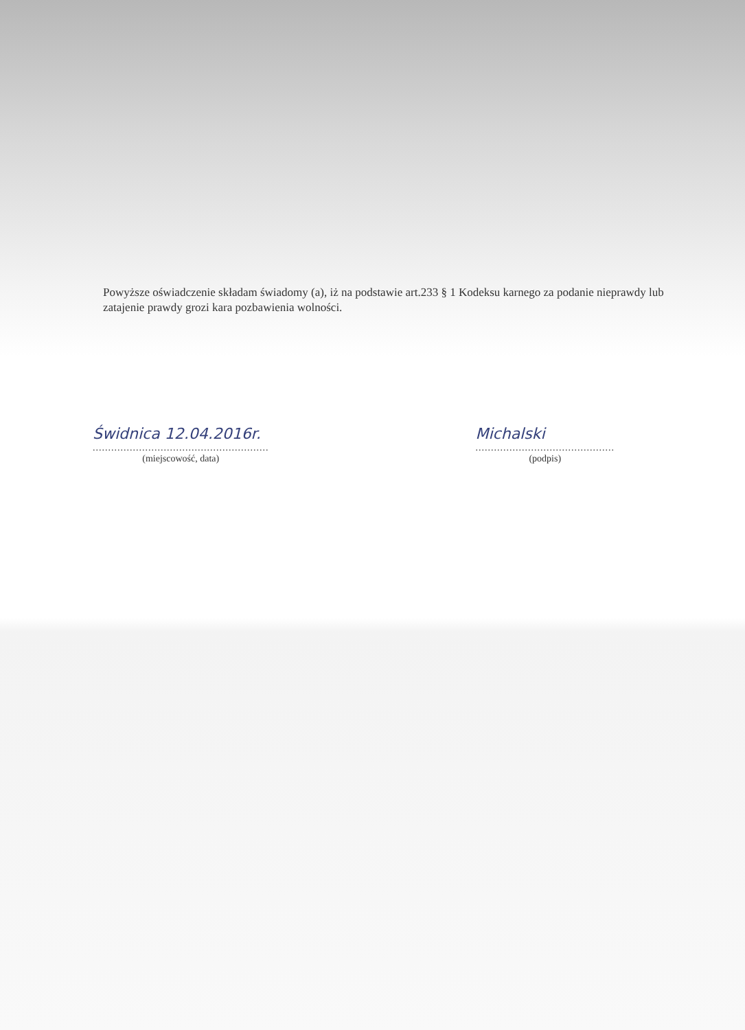Powyższe oświadczenie składam świadomy (a), iż na podstawie art.233 § 1 Kodeksu karnego za podanie nieprawdy lub zatajenie prawdy grozi kara pozbawienia wolności.
Świdnica 12.04.2016r.
.........................................................
(miejscowość, data)
Michalski
.............................................
(podpis)